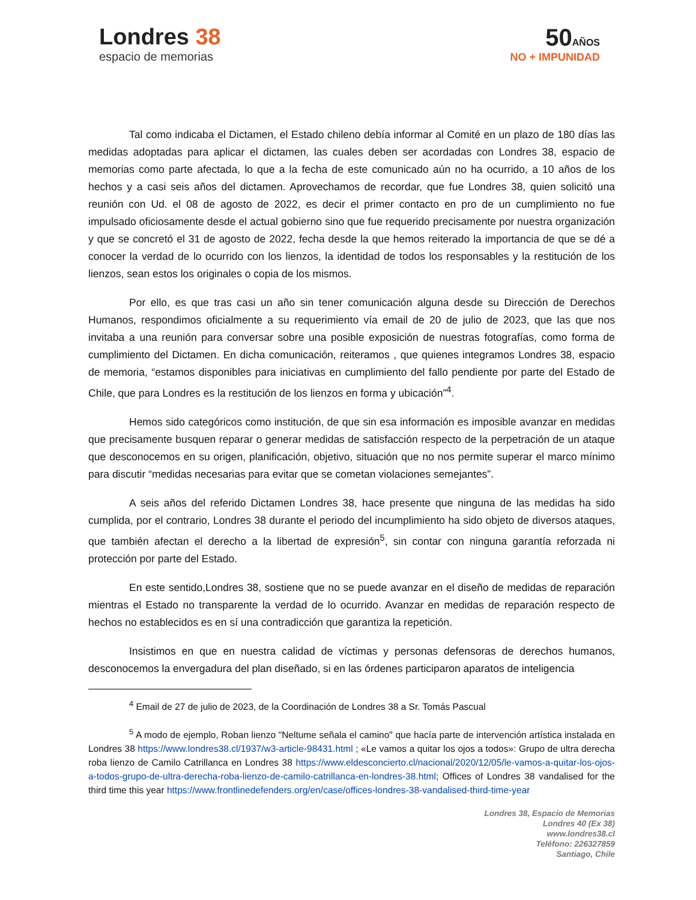Londres 38
espacio de memorias
50AÑOS
NO + IMPUNIDAD
Tal como indicaba el Dictamen, el Estado chileno debía informar al Comité en un plazo de 180 días las medidas adoptadas para aplicar el dictamen, las cuales deben ser acordadas con Londres 38, espacio de memorias como parte afectada, lo que a la fecha de este comunicado aún no ha ocurrido, a 10 años de los hechos y a casi seis años del dictamen. Aprovechamos de recordar, que fue Londres 38, quien solicitó una reunión con Ud. el 08 de agosto de 2022, es decir el primer contacto en pro de un cumplimiento no fue impulsado oficiosamente desde el actual gobierno sino que fue requerido precisamente por nuestra organización y que se concretó el 31 de agosto de 2022, fecha desde la que hemos reiterado la importancia de que se dé a conocer la verdad de lo ocurrido con los lienzos, la identidad de todos los responsables y la restitución de los lienzos, sean estos los originales o copia de los mismos.
Por ello, es que tras casi un año sin tener comunicación alguna desde su Dirección de Derechos Humanos, respondimos oficialmente a su requerimiento vía email de 20 de julio de 2023, que las que nos invitaba a una reunión para conversar sobre una posible exposición de nuestras fotografías, como forma de cumplimiento del Dictamen. En dicha comunicación, reiteramos , que quienes integramos Londres 38, espacio de memoria, “estamos disponibles para iniciativas en cumplimiento del fallo pendiente por parte del Estado de Chile, que para Londres es la restitución de los lienzos en forma y ubicación”<sup>4</sup>.
Hemos sido categóricos como institución, de que sin esa información es imposible avanzar en medidas que precisamente busquen reparar o generar medidas de satisfacción respecto de la perpetración de un ataque que desconocemos en su origen, planificación, objetivo, situación que no nos permite superar el marco mínimo para discutir “medidas necesarias para evitar que se cometan violaciones semejantes”.
A seis años del referido Dictamen Londres 38, hace presente que ninguna de las medidas ha sido cumplida, por el contrario, Londres 38 durante el periodo del incumplimiento ha sido objeto de diversos ataques, que también afectan el derecho a la libertad de expresión<sup>5</sup>, sin contar con ninguna garantía reforzada ni protección por parte del Estado.
En este sentido,Londres 38, sostiene que no se puede avanzar en el diseño de medidas de reparación mientras el Estado no transparente la verdad de lo ocurrido. Avanzar en medidas de reparación respecto de hechos no establecidos es en sí una contradicción que garantiza la repetición.
Insistimos en que en nuestra calidad de víctimas y personas defensoras de derechos humanos, desconocemos la envergadura del plan diseñado, si en las órdenes participaron aparatos de inteligencia
<sup>4</sup> Email de 27 de julio de 2023, de la Coordinación de Londres 38 a Sr. Tomás Pascual
<sup>5</sup> A modo de ejemplo, Roban lienzo "Neltume señala el camino" que hacía parte de intervención artística instalada en Londres 38 https://www.londres38.cl/1937/w3-article-98431.html ; «Le vamos a quitar los ojos a todos»: Grupo de ultra derecha roba lienzo de Camilo Catrillanca en Londres 38 https://www.eldesconcierto.cl/nacional/2020/12/05/le-vamos-a-quitar-los-ojos-a-todos-grupo-de-ultra-derecha-roba-lienzo-de-camilo-catrillanca-en-londres-38.html; Offices of Londres 38 vandalised for the third time this year https://www.frontlinedefenders.org/en/case/offices-londres-38-vandalised-third-time-year
Londres 38, Espacio de Memorias
Londres 40 (Ex 38)
www.londres38.cl
Teléfono: 226327859
Santiago, Chile